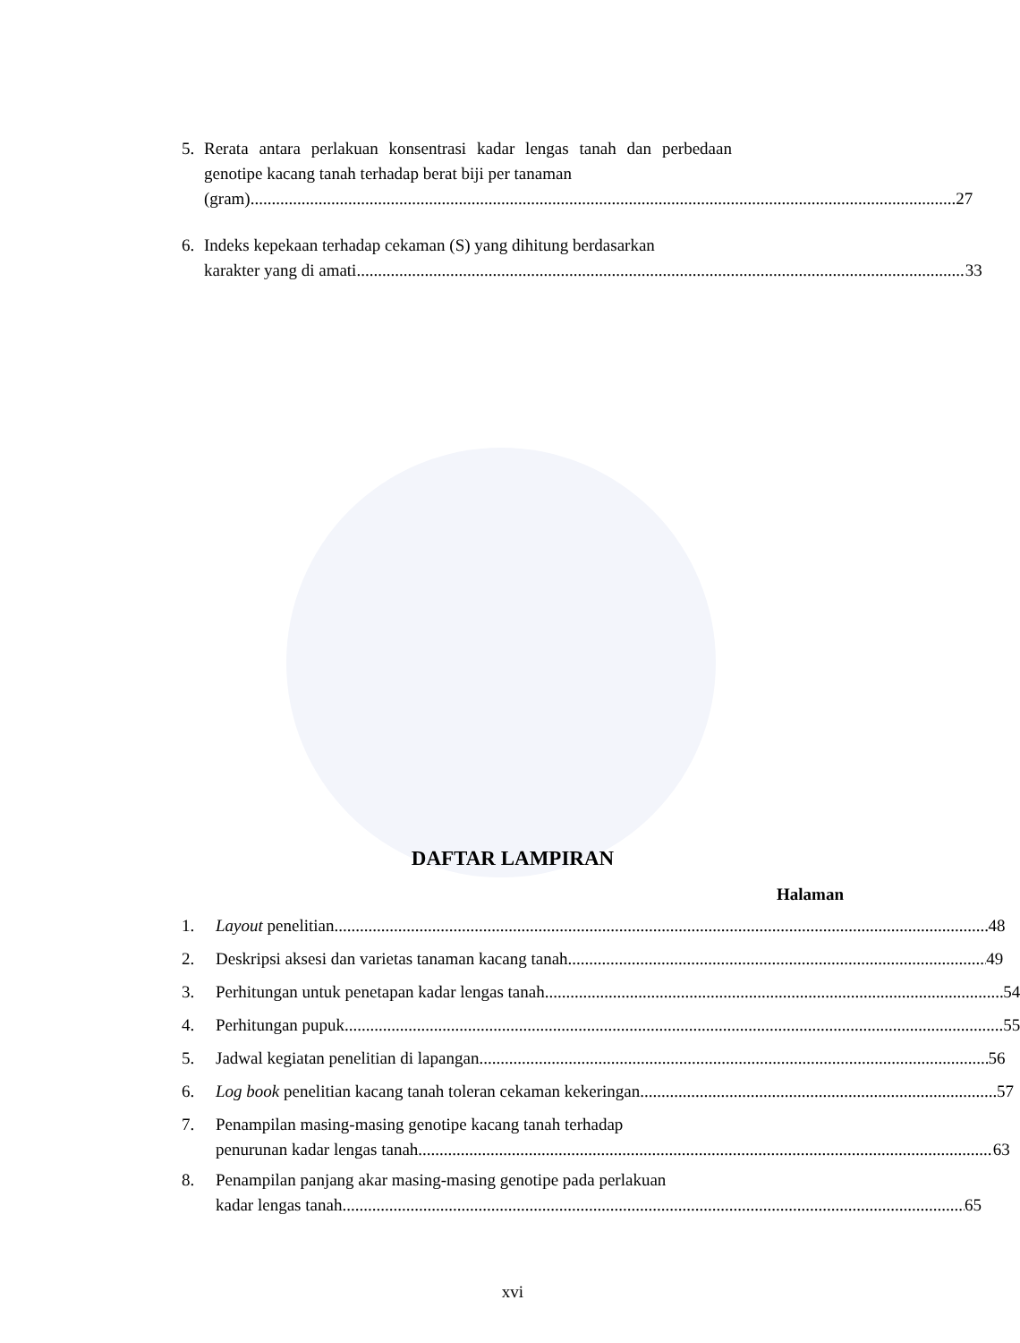5. Rerata antara perlakuan konsentrasi kadar lengas tanah dan perbedaan genotipe kacang tanah terhadap berat biji per tanaman
(gram) 27
6. Indeks kepekaan terhadap cekaman (S) yang dihitung berdasarkan
karakter yang di amati 33
DAFTAR LAMPIRAN
Halaman
1. Layout penelitian 48
2. Deskripsi aksesi dan varietas tanaman kacang tanah 49
3. Perhitungan untuk penetapan kadar lengas tanah 54
4. Perhitungan pupuk 55
5. Jadwal kegiatan penelitian di lapangan 56
6. Log book penelitian kacang tanah toleran cekaman kekeringan 57
7. Penampilan masing-masing genotipe kacang tanah terhadap
penurunan kadar lengas tanah 63
8. Penampilan panjang akar masing-masing genotipe pada perlakuan
kadar lengas tanah 65
xvi